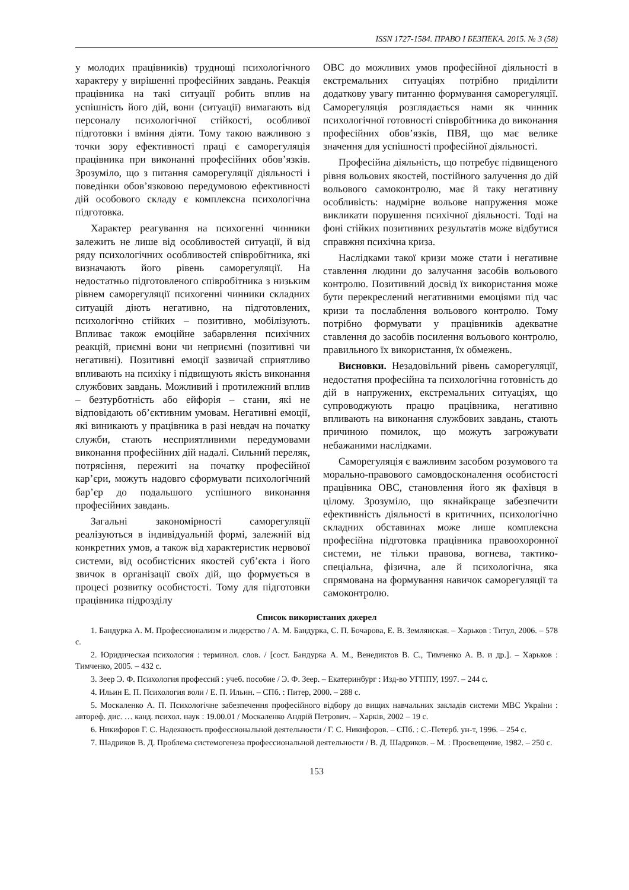ISSN 1727-1584. ПРАВО І БЕЗПЕКА. 2015. № 3 (58)
у молодих працівників) труднощі психологічного характеру у вирішенні професійних завдань. Реакція працівника на такі ситуації робить вплив на успішність його дій, вони (ситуації) вимагають від персоналу психологічної стійкості, особливої підготовки і вміння діяти. Тому такою важливою з точки зору ефективності праці є саморегуляція працівника при виконанні професійних обов’язків. Зрозуміло, що з питання саморегуляції діяльності і поведінки обов’язковою передумовою ефективності дій особового складу є комплексна психологічна підготовка.
Характер реагування на психогенні чинники залежить не лише від особливостей ситуації, й від ряду психологічних особливостей співробітника, які визначають його рівень саморегуляції. На недостатньо підготовленого співробітника з низьким рівнем саморегуляції психогенні чинники складних ситуацій діють негативно, на підготовлених, психологічно стійких – позитивно, мобілізують. Впливає також емоційне забарвлення психічних реакцій, приємні вони чи неприємні (позитивні чи негативні). Позитивні емоції зазвичай сприятливо впливають на психіку і підвищують якість виконання службових завдань. Можливий і протилежний вплив – безтурботність або ейфорія – стани, які не відповідають об’єктивним умовам. Негативні емоції, які виникають у працівника в разі невдач на початку служби, стають несприятливими передумовами виконання професійних дій надалі. Сильний переляк, потрясіння, пережиті на початку професійної кар’єри, можуть надовго сформувати психологічний бар’єр до подальшого успішного виконання професійних завдань.
Загальні закономірності саморегуляції реалізуються в індивідуальній формі, залежній від конкретних умов, а також від характеристик нервової системи, від особистісних якостей суб’єкта і його звичок в організації своїх дій, що формується в процесі розвитку особистості. Тому для підготовки працівника підрозділу
ОВС до можливих умов професійної діяльності в екстремальних ситуаціях потрібно приділити додаткову увагу питанню формування саморегуляції. Саморегуляція розглядається нами як чинник психологічної готовності співробітника до виконання професійних обов’язків, ПВЯ, що має велике значення для успішності професійної діяльності.
Професійна діяльність, що потребує підвищеного рівня вольових якостей, постійного залучення до дій вольового самоконтролю, має й таку негативну особливість: надмірне вольове напруження може викликати порушення психічної діяльності. Тоді на фоні стійких позитивних результатів може відбутися справжня психічна криза.
Наслідками такої кризи може стати і негативне ставлення людини до залучання засобів вольового контролю. Позитивний досвід їх використання може бути перекреслений негативними емоціями під час кризи та послаблення вольового контролю. Тому потрібно формувати у працівників адекватне ставлення до засобів посилення вольового контролю, правильного їх використання, їх обмежень.
Висновки. Незадовільний рівень саморегуляції, недостатня професійна та психологічна готовність до дій в напружених, екстремальних ситуаціях, що супроводжують працю працівника, негативно впливають на виконання службових завдань, стають причиною помилок, що можуть загрожувати небажаними наслідками.
Саморегуляція є важливим засобом розумового та морально-правового самовдосконалення особистості працівника ОВС, становлення його як фахівця в цілому. Зрозуміло, що якнайкраще забезпечити ефективність діяльності в критичних, психологічно складних обставинах може лише комплексна професійна підготовка працівника правоохоронної системи, не тільки правова, вогнева, тактико-спеціальна, фізична, але й психологічна, яка спрямована на формування навичок саморегуляції та самоконтролю.
Список використаних джерел
1. Бандурка А. М. Профессионализм и лидерство / А. М. Бандурка, С. П. Бочарова, Е. В. Землянская. – Харьков : Титул, 2006. – 578 с.
2. Юридическая психология : терминол. слов. / [сост. Бандурка А. М., Венедиктов В. С., Тимченко А. В. и др.]. – Харьков : Тимченко, 2005. – 432 с.
3. Зеер Э. Ф. Психология профессий : учеб. пособие / Э. Ф. Зеер. – Екатеринбург : Изд-во УГППУ, 1997. – 244 с.
4. Ильин Е. П. Психология воли / Е. П. Ильин. – СПб. : Питер, 2000. – 288 с.
5. Москаленко А. П. Психологічне забезпечення професійного відбору до вищих навчальних закладів системи МВС України : автореф. дис. … канд. психол. наук : 19.00.01 / Москаленко Андрій Петрович. – Харків, 2002 – 19 с.
6. Никифоров Г. С. Надежность профессиональной деятельности / Г. С. Никифоров. – СПб. : С.-Петерб. ун-т, 1996. – 254 с.
7. Шадриков В. Д. Проблема системогенеза профессиональной деятельности / В. Д. Шадриков. – М. : Просвещение, 1982. – 250 с.
153